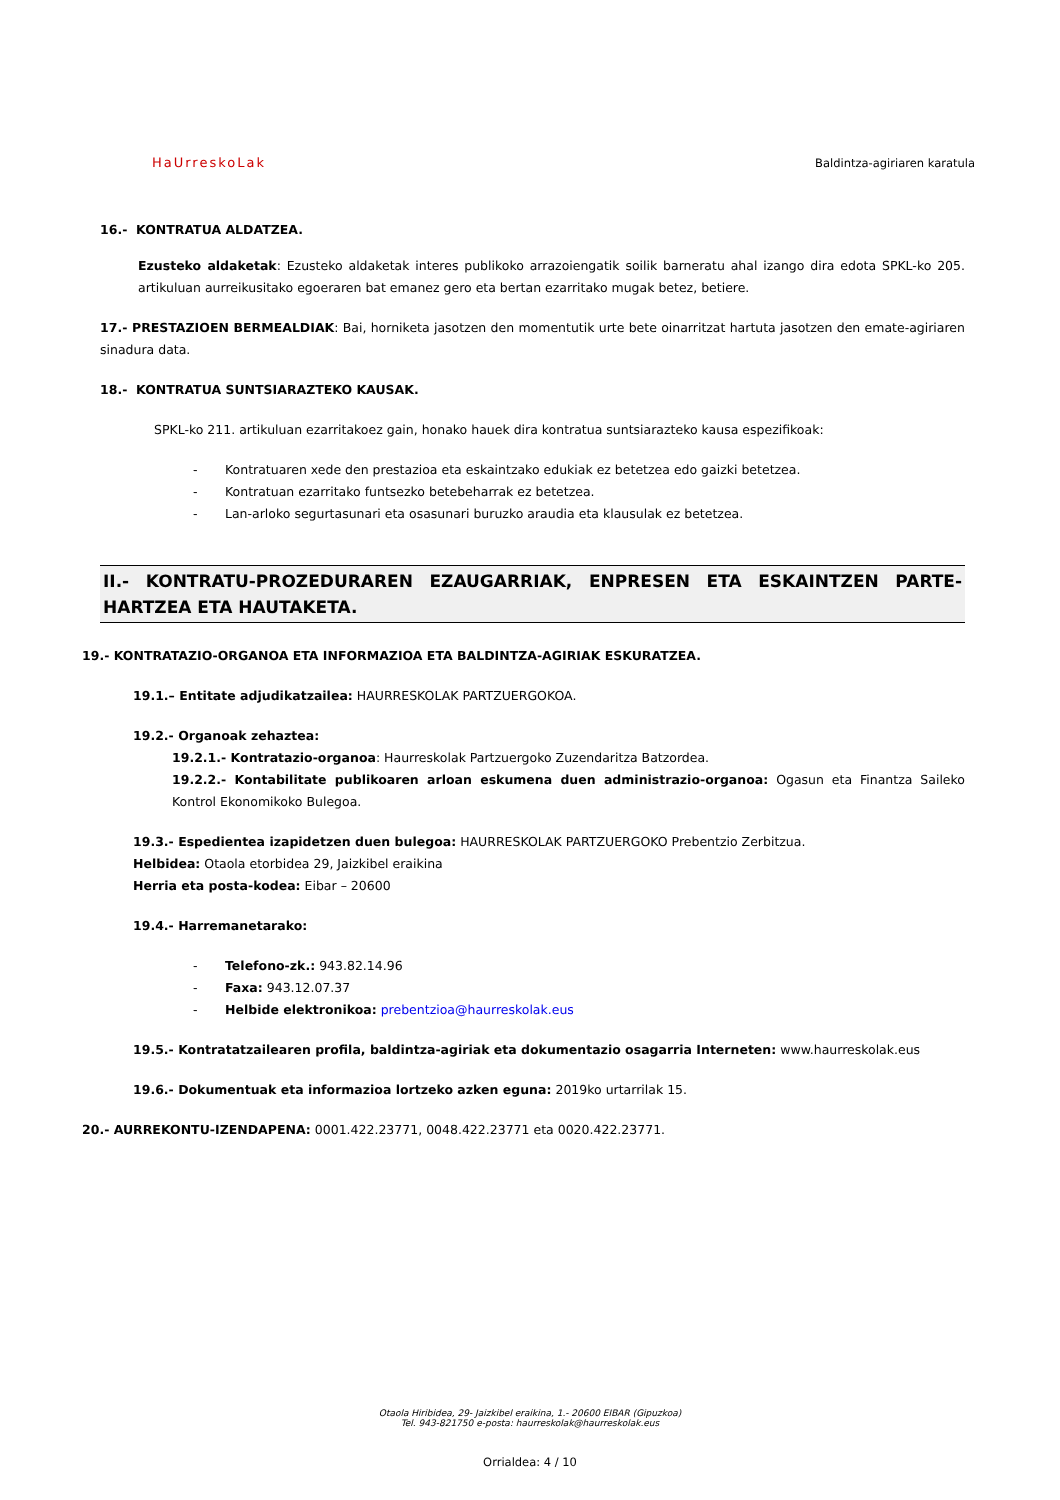HaUrreskoLak
Baldintza-agiriaren karatula
16.- KONTRATUA ALDATZEA.
Ezusteko aldaketak: Ezusteko aldaketak interes publikoko arrazoiengatik soilik barneratu ahal izango dira edota SPKL-ko 205. artikuluan aurreikusitako egoeraren bat emanez gero eta bertan ezarritako mugak betez, betiere.
17.- PRESTAZIOEN BERMEALDIAK: Bai, horniketa jasotzen den momentutik urte bete oinarritzat hartuta jasotzen den emate-agiriaren sinadura data.
18.- KONTRATUA SUNTSIARAZTEKO KAUSAK.
SPKL-ko 211. artikuluan ezarritakoez gain, honako hauek dira kontratua suntsiarazteko kausa espezifikoak:
- Kontratuaren xede den prestazioa eta eskaintzako edukiak ez betetzea edo gaizki betetzea.
- Kontratuan ezarritako funtsezko betebeharrak ez betetzea.
- Lan-arloko segurtasunari eta osasunari buruzko araudia eta klausulak ez betetzea.
II.- KONTRATU-PROZEDURAREN EZAUGARRIAK, ENPRESEN ETA ESKAINTZEN PARTE-HARTZEA ETA HAUTAKETA.
19.- KONTRATAZIO-ORGANOA ETA INFORMAZIOA ETA BALDINTZA-AGIRIAK ESKURATZEA.
19.1.– Entitate adjudikatzailea: HAURRESKOLAK PARTZUERGOKOA.
19.2.- Organoak zehaztea:
19.2.1.- Kontratazio-organoa: Haurreskolak Partzuergoko Zuzendaritza Batzordea.
19.2.2.- Kontabilitate publikoaren arloan eskumena duen administrazio-organoa: Ogasun eta Finantza Saileko Kontrol Ekonomikoko Bulegoa.
19.3.- Espedientea izapidetzen duen bulegoa: HAURRESKOLAK PARTZUERGOKO Prebentzio Zerbitzua.
Helbidea: Otaola etorbidea 29, Jaizkibel eraikina
Herria eta posta-kodea: Eibar – 20600
19.4.- Harremanetarako:
- Telefono-zk.: 943.82.14.96
- Faxa: 943.12.07.37
- Helbide elektronikoa: prebentzioa@haurreskolak.eus
19.5.- Kontratatzailearen profila, baldintza-agiriak eta dokumentazio osagarria Interneten: www.haurreskolak.eus
19.6.- Dokumentuak eta informazioa lortzeko azken eguna: 2019ko urtarrilak 15.
20.- AURREKONTU-IZENDAPENA: 0001.422.23771, 0048.422.23771 eta 0020.422.23771.
Otaola Hiribidea, 29- Jaizkibel eraikina, 1.- 20600 EIBAR (Gipuzkoa)
Tel. 943-821750 e-posta: haurreskolak@haurreskolak.eus
Orrialdea: 4 / 10